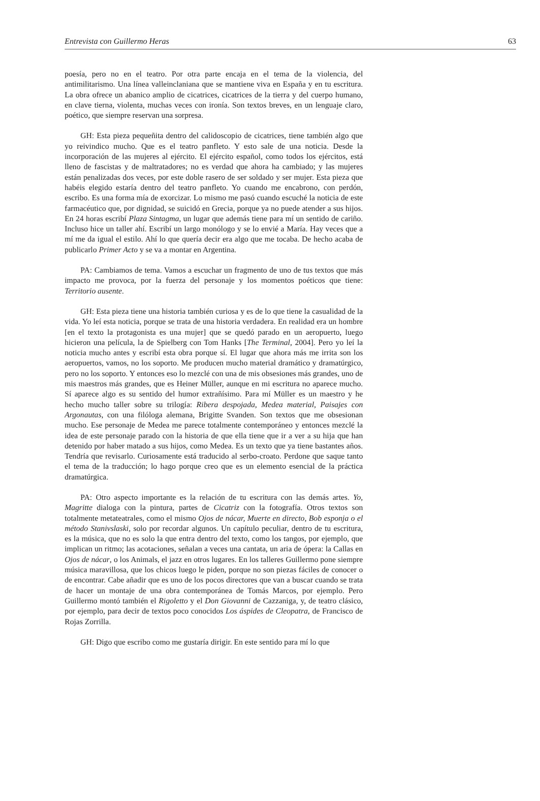Entrevista con Guillermo Heras 63
poesía, pero no en el teatro. Por otra parte encaja en el tema de la violencia, del antimilitarismo. Una línea valleinclaniana que se mantiene viva en España y en tu escritura. La obra ofrece un abanico amplio de cicatrices, cicatrices de la tierra y del cuerpo humano, en clave tierna, violenta, muchas veces con ironía. Son textos breves, en un lenguaje claro, poético, que siempre reservan una sorpresa.
GH: Esta pieza pequeñita dentro del calidoscopio de cicatrices, tiene también algo que yo reivindico mucho. Que es el teatro panfleto. Y esto sale de una noticia. Desde la incorporación de las mujeres al ejército. El ejército español, como todos los ejércitos, está lleno de fascistas y de maltratadores; no es verdad que ahora ha cambiado; y las mujeres están penalizadas dos veces, por este doble rasero de ser soldado y ser mujer. Esta pieza que habéis elegido estaría dentro del teatro panfleto. Yo cuando me encabrono, con perdón, escribo. Es una forma mía de exorcizar. Lo mismo me pasó cuando escuché la noticia de este farmacéutico que, por dignidad, se suicidó en Grecia, porque ya no puede atender a sus hijos. En 24 horas escribí Plaza Sintagma, un lugar que además tiene para mí un sentido de cariño. Incluso hice un taller ahí. Escribí un largo monólogo y se lo envié a María. Hay veces que a mí me da igual el estilo. Ahí lo que quería decir era algo que me tocaba. De hecho acaba de publicarlo Primer Acto y se va a montar en Argentina.
PA: Cambiamos de tema. Vamos a escuchar un fragmento de uno de tus textos que más impacto me provoca, por la fuerza del personaje y los momentos poéticos que tiene: Territorio ausente.
GH: Esta pieza tiene una historia también curiosa y es de lo que tiene la casualidad de la vida. Yo leí esta noticia, porque se trata de una historia verdadera. En realidad era un hombre [en el texto la protagonista es una mujer] que se quedó parado en un aeropuerto, luego hicieron una película, la de Spielberg con Tom Hanks [The Terminal, 2004]. Pero yo leí la noticia mucho antes y escribí esta obra porque sí. El lugar que ahora más me irrita son los aeropuertos, vamos, no los soporto. Me producen mucho material dramático y dramatúrgico, pero no los soporto. Y entonces eso lo mezclé con una de mis obsesiones más grandes, uno de mis maestros más grandes, que es Heiner Müller, aunque en mi escritura no aparece mucho. Sí aparece algo es su sentido del humor extrañísimo. Para mí Müller es un maestro y he hecho mucho taller sobre su trilogía: Ribera despojada, Medea material, Paisajes con Argonautas, con una filóloga alemana, Brigitte Svanden. Son textos que me obsesionan mucho. Ese personaje de Medea me parece totalmente contemporáneo y entonces mezclé la idea de este personaje parado con la historia de que ella tiene que ir a ver a su hija que han detenido por haber matado a sus hijos, como Medea. Es un texto que ya tiene bastantes años. Tendría que revisarlo. Curiosamente está traducido al serbo-croato. Perdone que saque tanto el tema de la traducción; lo hago porque creo que es un elemento esencial de la práctica dramatúrgica.
PA: Otro aspecto importante es la relación de tu escritura con las demás artes. Yo, Magritte dialoga con la pintura, partes de Cicatriz con la fotografía. Otros textos son totalmente metateatrales, como el mismo Ojos de nácar, Muerte en directo, Bob esponja o el método Stanivslaski, solo por recordar algunos. Un capítulo peculiar, dentro de tu escritura, es la música, que no es solo la que entra dentro del texto, como los tangos, por ejemplo, que implican un ritmo; las acotaciones, señalan a veces una cantata, un aria de ópera: la Callas en Ojos de nácar, o los Animals, el jazz en otros lugares. En los talleres Guillermo pone siempre música maravillosa, que los chicos luego le piden, porque no son piezas fáciles de conocer o de encontrar. Cabe añadir que es uno de los pocos directores que van a buscar cuando se trata de hacer un montaje de una obra contemporánea de Tomás Marcos, por ejemplo. Pero Guillermo montó también el Rigoletto y el Don Giovanni de Cazzaniga, y, de teatro clásico, por ejemplo, para decir de textos poco conocidos Los áspides de Cleopatra, de Francisco de Rojas Zorrilla.
GH: Digo que escribo como me gustaría dirigir. En este sentido para mí lo que